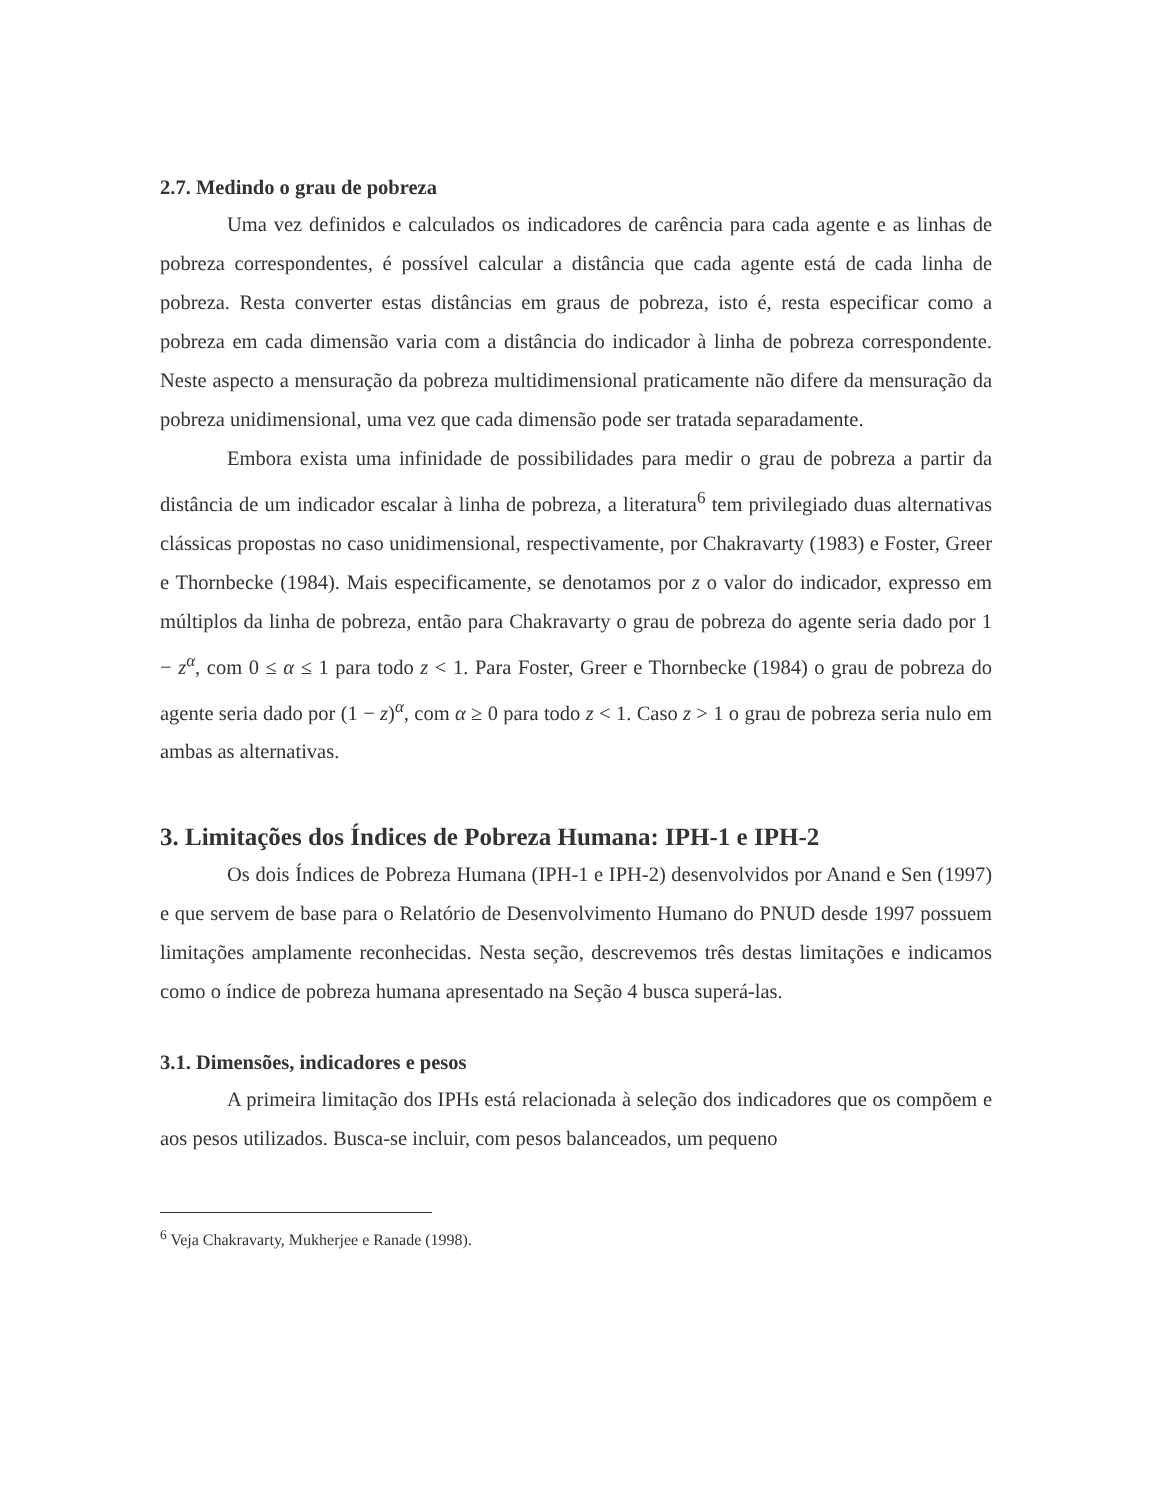2.7. Medindo o grau de pobreza
Uma vez definidos e calculados os indicadores de carência para cada agente e as linhas de pobreza correspondentes, é possível calcular a distância que cada agente está de cada linha de pobreza. Resta converter estas distâncias em graus de pobreza, isto é, resta especificar como a pobreza em cada dimensão varia com a distância do indicador à linha de pobreza correspondente. Neste aspecto a mensuração da pobreza multidimensional praticamente não difere da mensuração da pobreza unidimensional, uma vez que cada dimensão pode ser tratada separadamente.
Embora exista uma infinidade de possibilidades para medir o grau de pobreza a partir da distância de um indicador escalar à linha de pobreza, a literatura<sup>6</sup> tem privilegiado duas alternativas clássicas propostas no caso unidimensional, respectivamente, por Chakravarty (1983) e Foster, Greer e Thornbecke (1984). Mais especificamente, se denotamos por z o valor do indicador, expresso em múltiplos da linha de pobreza, então para Chakravarty o grau de pobreza do agente seria dado por 1 − z<sup>α</sup>, com 0 ≤ α ≤ 1 para todo z < 1. Para Foster, Greer e Thornbecke (1984) o grau de pobreza do agente seria dado por (1 − z)<sup>α</sup>, com α ≥ 0 para todo z < 1. Caso z > 1 o grau de pobreza seria nulo em ambas as alternativas.
3. Limitações dos Índices de Pobreza Humana: IPH-1 e IPH-2
Os dois Índices de Pobreza Humana (IPH-1 e IPH-2) desenvolvidos por Anand e Sen (1997) e que servem de base para o Relatório de Desenvolvimento Humano do PNUD desde 1997 possuem limitações amplamente reconhecidas. Nesta seção, descrevemos três destas limitações e indicamos como o índice de pobreza humana apresentado na Seção 4 busca superá-las.
3.1. Dimensões, indicadores e pesos
A primeira limitação dos IPHs está relacionada à seleção dos indicadores que os compõem e aos pesos utilizados. Busca-se incluir, com pesos balanceados, um pequeno
<sup>6</sup> Veja Chakravarty, Mukherjee e Ranade (1998).